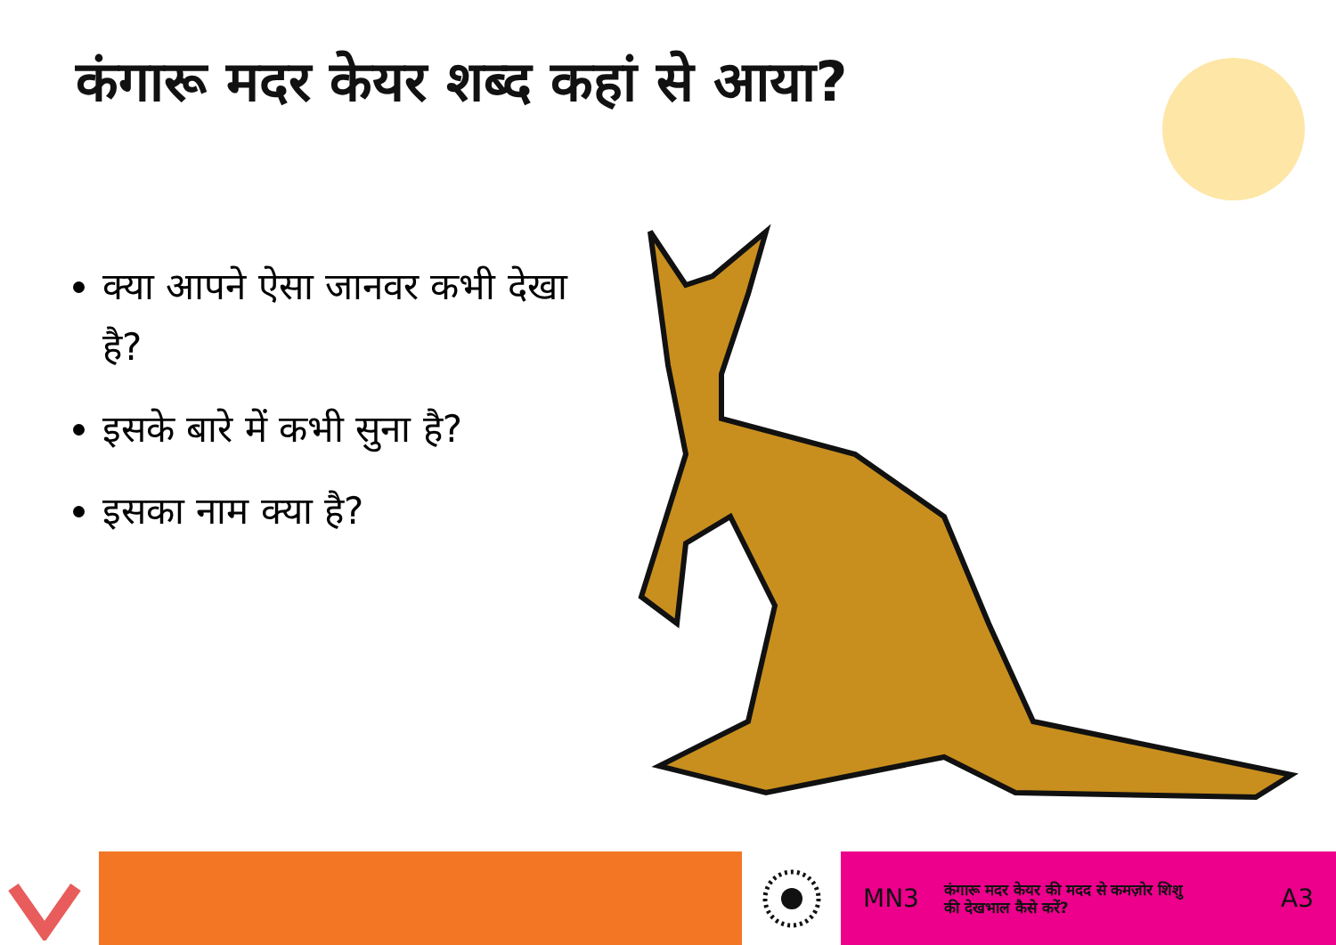कंगारू मदर केयर शब्द कहां से आया?
क्या आपने ऐसा जानवर कभी देखा है?
इसके बारे में कभी सुना है?
इसका नाम क्या है?
MN3 कंगारू मदर केयर की मदद से कमज़ोर शिशु
की देखभाल कैसे करें? A3